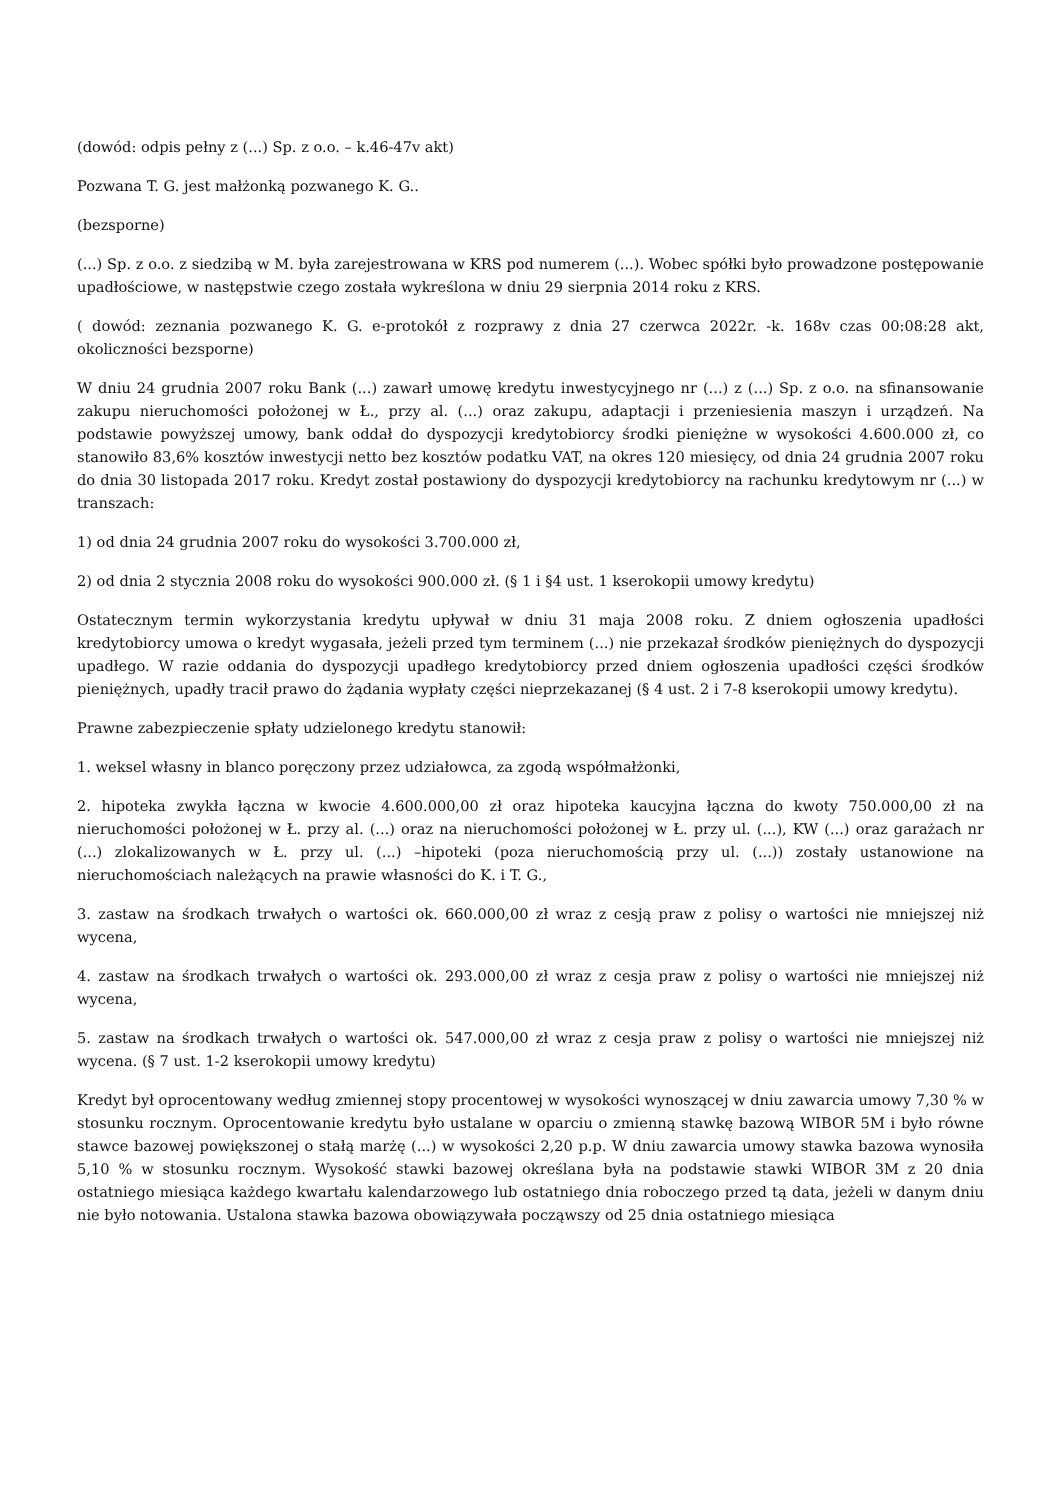(dowód: odpis pełny z (...) Sp. z o.o. – k.46-47v akt)
Pozwana T. G. jest małżonką pozwanego K. G..
(bezsporne)
(...) Sp. z o.o. z siedzibą w M. była zarejestrowana w KRS pod numerem (...). Wobec spółki było prowadzone postępowanie upadłościowe, w następstwie czego została wykreślona w dniu 29 sierpnia 2014 roku z KRS.
( dowód: zeznania pozwanego K. G. e-protokół z rozprawy z dnia 27 czerwca 2022r. -k. 168v czas 00:08:28 akt, okoliczności bezsporne)
W dniu 24 grudnia 2007 roku Bank (...) zawarł umowę kredytu inwestycyjnego nr (...) z (...) Sp. z o.o. na sfinansowanie zakupu nieruchomości położonej w Ł., przy al. (...) oraz zakupu, adaptacji i przeniesienia maszyn i urządzeń. Na podstawie powyższej umowy, bank oddał do dyspozycji kredytobiorcy środki pieniężne w wysokości 4.600.000 zł, co stanowiło 83,6% kosztów inwestycji netto bez kosztów podatku VAT, na okres 120 miesięcy, od dnia 24 grudnia 2007 roku do dnia 30 listopada 2017 roku. Kredyt został postawiony do dyspozycji kredytobiorcy na rachunku kredytowym nr (...) w transzach:
1) od dnia 24 grudnia 2007 roku do wysokości 3.700.000 zł,
2) od dnia 2 stycznia 2008 roku do wysokości 900.000 zł. (§ 1 i §4 ust. 1 kserokopii umowy kredytu)
Ostatecznym termin wykorzystania kredytu upływał w dniu 31 maja 2008 roku. Z dniem ogłoszenia upadłości kredytobiorcy umowa o kredyt wygasała, jeżeli przed tym terminem (...) nie przekazał środków pieniężnych do dyspozycji upadłego. W razie oddania do dyspozycji upadłego kredytobiorcy przed dniem ogłoszenia upadłości części środków pieniężnych, upadły tracił prawo do żądania wypłaty części nieprzekazanej (§ 4 ust. 2 i 7-8 kserokopii umowy kredytu).
Prawne zabezpieczenie spłaty udzielonego kredytu stanowił:
1. weksel własny in blanco poręczony przez udziałowca, za zgodą współmałżonki,
2. hipoteka zwykła łączna w kwocie 4.600.000,00 zł oraz hipoteka kaucyjna łączna do kwoty 750.000,00 zł na nieruchomości położonej w Ł. przy al. (...) oraz na nieruchomości położonej w Ł. przy ul. (...), KW (...) oraz garażach nr (...) zlokalizowanych w Ł. przy ul. (...) –hipoteki (poza nieruchomością przy ul. (...)) zostały ustanowione na nieruchomościach należących na prawie własności do K. i T. G.,
3. zastaw na środkach trwałych o wartości ok. 660.000,00 zł wraz z cesją praw z polisy o wartości nie mniejszej niż wycena,
4. zastaw na środkach trwałych o wartości ok. 293.000,00 zł wraz z cesja praw z polisy o wartości nie mniejszej niż wycena,
5. zastaw na środkach trwałych o wartości ok. 547.000,00 zł wraz z cesja praw z polisy o wartości nie mniejszej niż wycena. (§ 7 ust. 1-2 kserokopii umowy kredytu)
Kredyt był oprocentowany według zmiennej stopy procentowej w wysokości wynoszącej w dniu zawarcia umowy 7,30 % w stosunku rocznym. Oprocentowanie kredytu było ustalane w oparciu o zmienną stawkę bazową WIBOR 5M i było równe stawce bazowej powiększonej o stałą marżę (...) w wysokości 2,20 p.p. W dniu zawarcia umowy stawka bazowa wynosiła 5,10 % w stosunku rocznym. Wysokość stawki bazowej określana była na podstawie stawki WIBOR 3M z 20 dnia ostatniego miesiąca każdego kwartału kalendarzowego lub ostatniego dnia roboczego przed tą data, jeżeli w danym dniu nie było notowania. Ustalona stawka bazowa obowiązywała począwszy od 25 dnia ostatniego miesiąca